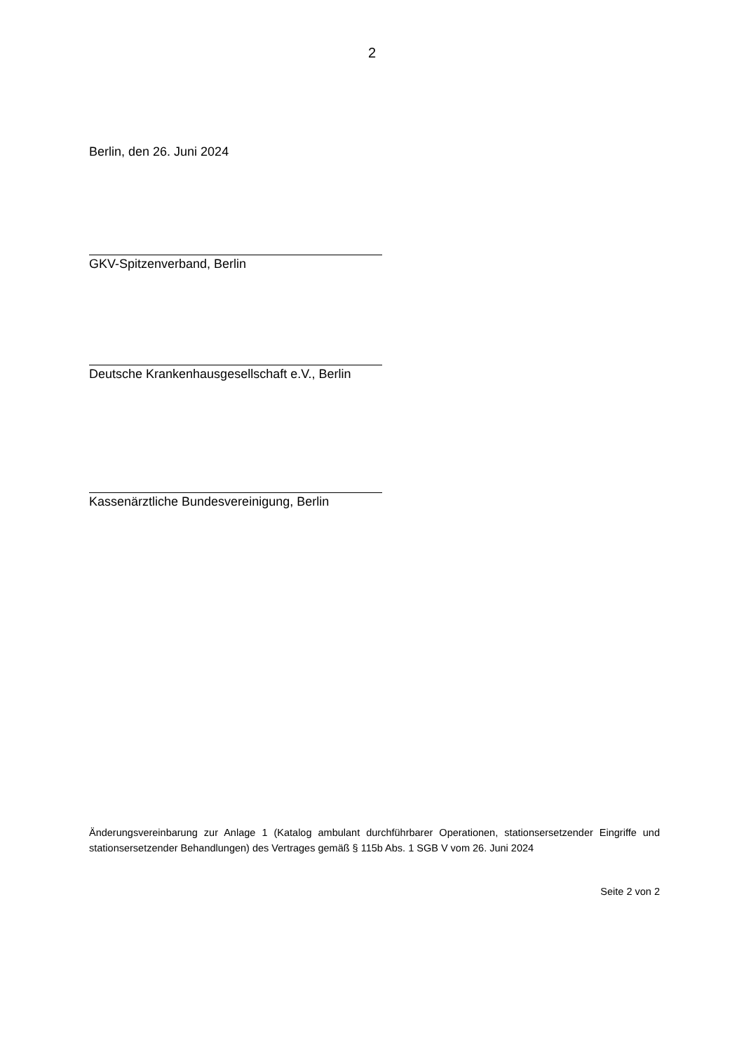2
Berlin, den 26. Juni 2024
GKV-Spitzenverband, Berlin
Deutsche Krankenhausgesellschaft e.V., Berlin
Kassenärztliche Bundesvereinigung, Berlin
Änderungsvereinbarung zur Anlage 1 (Katalog ambulant durchführbarer Operationen, stationsersetzender Eingriffe und stationsersetzender Behandlungen) des Vertrages gemäß § 115b Abs. 1 SGB V vom 26. Juni 2024
Seite 2 von 2